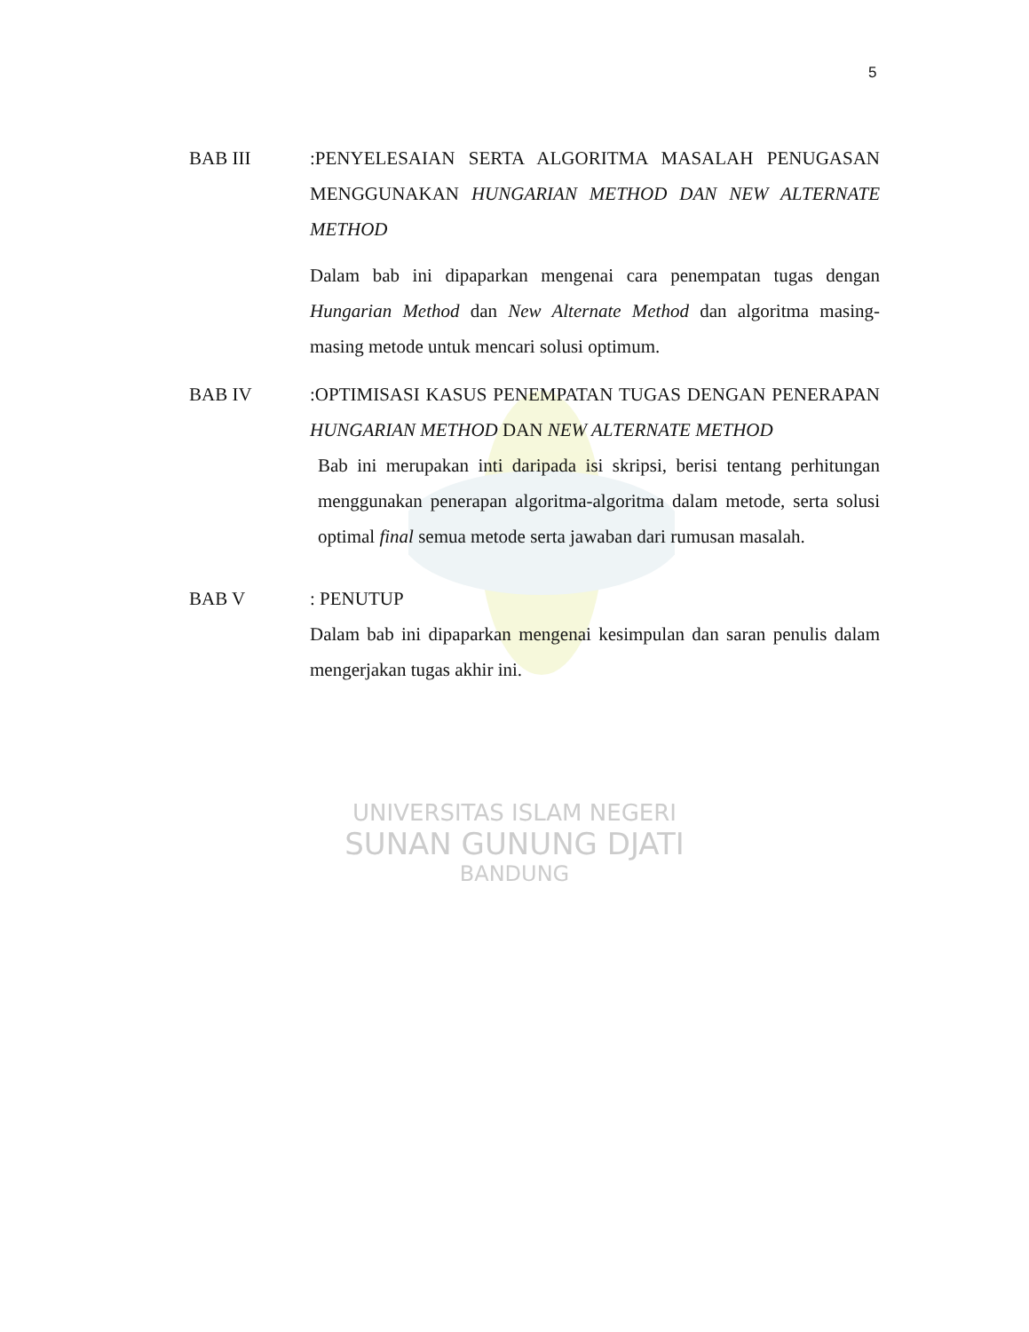5
BAB III :PENYELESAIAN SERTA ALGORITMA MASALAH PENUGASAN MENGGUNAKAN HUNGARIAN METHOD DAN NEW ALTERNATE METHOD
Dalam bab ini dipaparkan mengenai cara penempatan tugas dengan Hungarian Method dan New Alternate Method dan algoritma masing-masing metode untuk mencari solusi optimum.
BAB IV :OPTIMISASI KASUS PENEMPATAN TUGAS DENGAN PENERAPAN HUNGARIAN METHOD DAN NEW ALTERNATE METHOD
Bab ini merupakan inti daripada isi skripsi, berisi tentang perhitungan menggunakan penerapan algoritma-algoritma dalam metode, serta solusi optimal final semua metode serta jawaban dari rumusan masalah.
BAB V : PENUTUP
Dalam bab ini dipaparkan mengenai kesimpulan dan saran penulis dalam mengerjakan tugas akhir ini.
UNIVERSITAS ISLAM NEGERI
SUNAN GUNUNG DJATI
BANDUNG